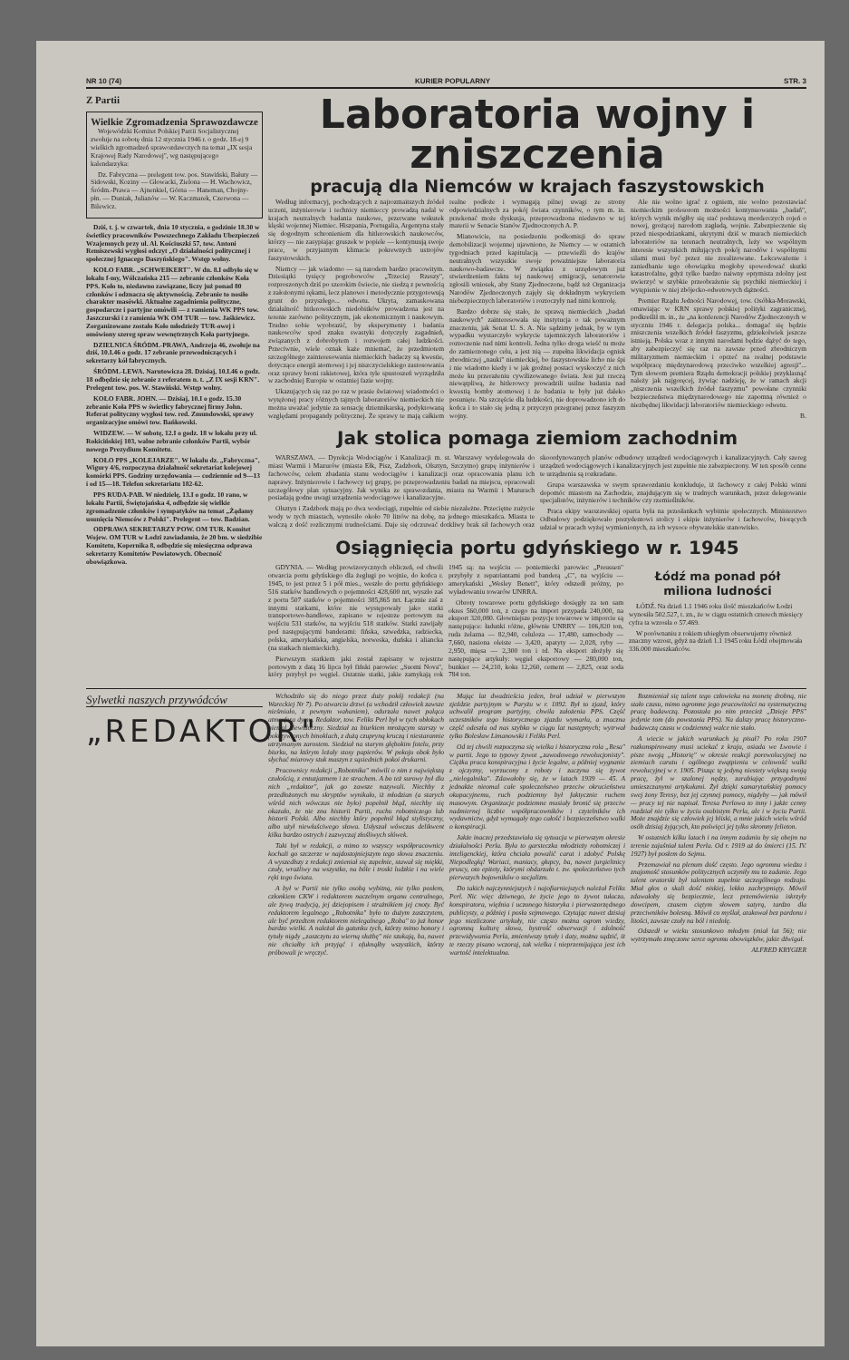NR 10 (74) KURIER POPULARNY STR. 3
Z Partii
Wielkie Zgromadzenia Sprawozdawcze
Wojewódzki Komitet Polskiej Partii Socjalistycznej zwołuje na sobotę dnia 12 stycznia 1946 r. o godz. 18-ej 9 wielkich zgromadzeń sprawozdawczych na temat „IX sesja Krajowej Rady Narodowej", wg następującego kalendarzyka:
Dz. Fabryczna — prelegent tow. pos. Stawiński, Bałuty — Sidowski, Koziny — Głowacki, Zielona — H. Wachowicz, Śródm.-Prawa — Ajnenkiel, Górna — Haneman, Chojny-płn. — Duniak, Julianów — W. Kaczmarek, Czerwona — Bilewicz.
Dziś, t. j. w czwartek, dnia 10 stycznia, o godzinie 18.30 w świetlicy pracowników Powszechnego Zakładu Ubezpieczeń Wzajemnych przy ul. Al. Kościuszki 57, tow. Antoni Remiszewski wygłosi odczyt „O działalności politycznej i społecznej Ignacego Daszyńskiego". Wstęp wolny.
KOŁO FABR. „SCHWEIKERT". W dn. 8.I odbyło się w lokalu f-my, Wólczańska 215 — zebranie członków Koła PPS. Koło to, niedawno zawiązane, liczy już ponad 80 członków i odznacza się aktywnością. Zebranie to nosiło charakter masówki. Aktualne zagadnienia polityczne, gospodarcze i partyjne omówili — z ramienia WK PPS tow. Jaszczurski i z ramienia WK OM TUR — tow. Jaśkiewicz. Zorganizowane zostało Koło młodzieży TUR-owej i omówiony szereg spraw wewnętrznych Koła partyjnego.
DZIELNICA ŚRÓDM.-PRAWA, Andrzeja 46, zwołuje na dziś, 10.I.46 o godz. 17 zebranie przewodniczących i sekretarzy kół fabrycznych.
ŚRÓDM.-LEWA. Narutowicza 28. Dzisiaj, 10.I.46 o godz. 18 odbędzie się zebranie z referatem n. t. „Z IX sesji KRN". Prelegent tow. pos. W. Stawiński. Wstęp wolny.
KOŁO FABR. JOHN. — Dzisiaj, 10.I o godz. 15.30 zebranie Koła PPS w świetlicy fabrycznej firmy John. Referat polityczny wygłosi tow. red. Zmundowski, sprawy organizacyjne omówi tow. Bańkowski.
WIDZEW. — W sobotę, 12.I o godz. 18 w lokalu przy ul. Rokicińskiej 103, walne zebranie członków Partii, wybór nowego Prezydium Komitetu.
KOŁO PPS „KOLEJARZE". W lokalu dz. „Fabryczna", Wigury 4/6, rozpoczyna działalność sekretariat kolejowej komórki PPS. Godziny urzędowania — codziennie od 9—13 i od 15—18. Telefon sekretariatu 182-62.
PPS RUDA-PAB. W niedzielę, 13.I o godz. 10 rano, w lokalu Partii, Świętojańska 4, odbędzie się wielkie zgromadzenie członków i sympatyków na temat „Żądamy usunięcia Niemców z Polski". Prelegent — tow. Badzian.
ODPRAWA SEKRETARZY POW. OM TUR. Komitet Wojew. OM TUR w Łodzi zawiadamia, że 20 bm. w siedzibie Komitetu, Kopernika 8, odbędzie się miesięczna odprawa sekretarzy Komitetów Powiatowych. Obecność obowiązkowa.
Laboratoria wojny i zniszczenia
pracują dla Niemców w krajach faszystowskich
Według informacyj, pochodzących z najrozmaitszych źródeł uczeni, inżynierowie i technicy niemieccy prowadzą nadal w krajach neutralnych badania naukowe, przerwane wskutek klęski wojennej Niemiec. Hiszpania, Portugalia, Argentyna stały się dogodnym schronieniem dla hitlerowskich naukowców, którzy — nie zasypiając gruszek w popiele — kontynuują swoje prace, w przyjaznym klimacie pokrewnych ustrojów faszystowskich.
Niemcy — jak wiadomo — są narodem bardzo pracowitym. Dziesiątki tysięcy pogrobowców „Trzeciej Rzeszy", rozproszonych dziś po szerokim świecie, nie siedzą z pewnością z założonymi rękami, lecz planowo i metodycznie przygotowują grunt do przyszłego... odwetu. Ukryta, zamaskowana działalność hitlerowskich niedobitków prowadzona jest na terenie zarówno politycznym, jak ekonomicznym i naukowym. Trudno sobie wyobrazić, by eksperymenty i badania naukowców spod znaku swastyki dotyczyły zagadnień, związanych z dobrobytem i rozwojem całej ludzkości. Przeciwnie, wiele oznak każe mniemać, że przedmiotem szczególnego zainteresowania niemieckich badaczy są kwestie, dotyczące energii atomowej i jej niszczycielskiego zastosowania oraz sprawy broni rakietowej, która tyle spustoszeń wyrządziła w zachodniej Europie w ostatniej fazie wojny.
Ukazujących się raz po raz w prasie światowej wiadomości o wytężonej pracy różnych tajnych laboratoriów niemieckich nie można uważać jedynie za sensację dziennikarską, podyktowaną względami propagandy politycznej. Że sprawy te mają całkiem realne podłoże i wymagają pilnej uwagi ze strony odpowiedzialnych za pokój świata czynników, o tym m. in. przekonać może dyskusja, przeprowadzona niedawno w tej materii w Senacie Stanów Zjednoczonych A. P.
Mianowicie, na posiedzeniu podkomisji do spraw demobilizacji wojennej ujawniono, że Niemcy — w ostatnich tygodniach przed kapitulacją — przewieźli do krajów neutralnych wszystkie swoje poważniejsze laboratoria naukowo-badawcze. W związku z urzędowym już stwierdzeniem faktu tej naukowej emigracji, senatorowie zgłosili wniosek, aby Stany Zjednoczone, bądź też Organizacja Narodów Zjednoczonych zajęły się dokładnym wykryciem niebezpiecznych laboratoriów i roztoczyły nad nimi kontrolę.
Bardzo dobrze się stało, że sprawą niemieckich „badań naukowych" zainteresowała się instytucja o tak poważnym znaczeniu, jak Senat U. S. A. Nie sądzimy jednak, by w tym wypadku wystarczyło wykrycie tajemniczych laboratoriów i roztoczenie nad nimi kontroli. Jedna tylko droga wieść tu może do zamierzonego celu, a jest nią — zupełna likwidacja ognisk zbrodniczej „nauki" niemieckiej, bo faszystowskie licho nie śpi i nie wiadomo kiedy i w jak groźnej postaci wyskoczyć z nich może ku przerażeniu cywilizowanego świata. Jest już rzeczą niewątpliwą, że hitlerowcy prowadzili usilne badania nad kwestią bomby atomowej i że badania te były już daleko posunięte. Na szczęście dla ludzkości, nie doprowadzono ich do końca i to stało się jedną z przyczyn przegranej przez faszyzm wojny.
Ale nie wolno igrać z ogniem, nie wolno pozostawiać niemieckim profesorom możności kontynuowania „badań", których wynik mógłby się stać podstawą morderczych rojeń o nowej, grożącej narodom zagładą, wojnie. Zabezpieczenie się przed niespodziankami, ukrytymi dziś w murach niemieckich laboratoriów na terenach neutralnych, leży we wspólnym interesie wszystkich miłujących pokój narodów i wspólnymi silami musi być przez nie zrealizowane. Lekceważenie i zaniedbanie tego obowiązku mogłoby spowodować skutki katastrofalne, gdyż tylko bardzo naiwny optymista zdolny jest uwierzyć w szybkie przeobrażenie się psychiki niemieckiej i wytępienie w niej zbójecko-odwetowych dążności.
Premier Rządu Jedności Narodowej, tow. Osóbka-Morawski, omawiając w KRN sprawy polskiej polityki zagranicznej, podkreślił m. in., że „na konferencji Narodów Zjednoczonych w styczniu 1946 r. delegacja polska... domagać się będzie zniszczenia wszelkich źródeł faszyzmu, gdziekolwiek jeszcze istnieją. Polska wraz z innymi narodami będzie dążyć do tego, aby zabezpieczyć się raz na zawsze przed zbrodniczym militaryzmem niemieckim i oprzeć na realnej podstawie współpracę międzynarodową przeciwko wszelkiej agresji"... Tym słowom premiera Rządu demokracji polskiej przyklasnąć należy jak najgoręcej, żywiąc nadzieję, że w ramach akcji „niszczenia wszelkich źródeł faszyzmu" powołane czynniki bezpieczeństwa międzynarodowego nie zapomną również o niezbędnej likwidacji laboratoriów niemieckiego odwetu.
B.
Jak stolica pomaga ziemiom zachodnim
WARSZAWA. — Dyrekcja Wodociągów i Kanalizacji m. st. Warszawy wydelegowała do miast Warmii i Mazurów (miasta Ełk, Pisz, Zadzbork, Olsztyn, Szczytno) grupę inżynierów i fachowców, celem zbadania stanu wodociągów i kanalizacji oraz opracowania planu ich naprawy. Inżynierowie i fachowcy tej grupy, po przeprowadzeniu badań na miejscu, opracowali szczegółowy plan sytuacyjny. Jak wynika ze sprawozdania, miasta na Warmii i Mazurach posiadają godne uwagi urządzenia wodociągowe i kanalizacyjne.
Olsztyn i Zadzbork mają po dwa wodociągi, zupełnie od siebie niezależne. Przeciętne zużycie wody w tych miastach, wynosiło około 70 litrów na dobę, na jednego mieszkańca. Miasta te walczą z dość rozlicznymi trudnościami. Daje się odczuwać dotkliwy brak sił fachowych oraz skoordynowanych planów odbudowy urządzeń wodociągowych i kanalizacyjnych. Cały szereg urządzeń wodociągowych i kanalizacyjnych jest zupełnie nie zabezpieczony. W ten sposób cenne te urządzenia są rozkradane.
Grupa warszawska w swym sprawozdaniu konkluduje, iż fachowcy z całej Polski winni dopomóc miastom na Zachodzie, znajdującym się w trudnych warunkach, przez delegowanie specjalistów, inżynierów i techników czy rzemieślników.
Praca ekipy warszawskiej oparta była na przesłankach wybitnie społecznych. Ministerstwo Odbudowy podziękowało prezydentowi stolicy i ekipie inżynierów i fachowców, biorących udział w pracach wyżej wymienionych, za ich wysoce obywatelskie stanowisko.
Osiągnięcia portu gdyńskiego w r. 1945
GDYNIA. — Według prowizorycznych obliczeń, od chwili otwarcia portu gdyńskiego dla żeglugi po wojnie, do końca r. 1945, to jest przez 5 i pół mies., weszło do portu gdyńskiego 516 statków handlowych o pojemności 428,600 nrt, wyszło zaś z portu 507 statków o pojemności 385,865 nrt. Łącznie zaś z innymi statkami, które nie występowały jako statki transportowo-handlowe, zapisano w rejestrze portowym na wejściu 531 statków, na wyjściu 518 statków. Statki zawijały pod następującymi banderami: fińska, szwedzka, radziecka, polska, amerykańska, angielska, norweska, duńska i aliancka (na statkach niemieckich).
Pierwszym statkiem jaki został zapisany w rejestrze portowym z datą 16 lipca był fiński parowiec „Suomi Nova", który przybył po węgiel. Ostatnie statki, jakie zamykają rok 1945 są: na wejściu — poniemiecki parowiec „Preussen" przybyły z repatriantami pod banderą „C", na wyjściu — amerykański „Wesley Benett", który odszedł próżny, po wyładowaniu towarów UNRRA.
Obroty towarowe portu gdyńskiego dosięgły za ten sam okres 560,000 ton, z czego na import przypada 240,000, na eksport 320,080. Głowniejsze pozycje towarowe w imporcie są następujące: ładunki różne, głównie UNRRY — 106,820 ton, ruda żelazna — 82,940, celuloza — 17,480, samochody — 7,660, nasiona oleiste — 3,420, apatyty — 2,028, ryby — 2,950, mięsa — 2,300 ton i td. Na eksport złożyły się następujące artykuły: węgiel eksportowy — 280,000 ton, bunkier — 24,210, koks 12,260, cement — 2,825, oraz soda 784 ton.
Łódź ma ponad pół miliona ludności
ŁÓDŹ. Na dzień 1.1 1946 roku ilość mieszkańców Łodzi wynosiła 502.527, t. zn., że w ciągu ostatnich czterech miesięcy cyfra ta wzrosła o 57.469.
W porównaniu z rokiem ubiegłym obserwujemy również znaczny wzrost, gdyż na dzień 1.1 1945 roku Łódź obejmowała 336.000 mieszkańców.
Sylwetki naszych przywódców
„REDAKTOR"
Wchodziło się do niego przez duży pokój redakcji (na Wareckiej Nr 7). Po otwarciu drzwi (a wchodził człowiek zawsze nieśmiało, z pewnym wahaniem), odurzała nawet paląca atmosfera dymu. Redaktor, tow. Feliks Perl był w tych obłokach niemal niewidoczny. Siedział za biurkiem mrożącym starszy w pokrzywionych binoklach, z dużą czupryną kruczą i niestarannie utrzymanym zarostem. Siedział na starym głębokim fotelu, przy biurku, na którym leżały stosy papierów. W pokoju obok było słychać miarowy stuk maszyn z sąsiednich pokoi drukarni.
Pracownicy redakcji „Robotnika" mówili o nim z największą czułością, z entuzjazmem i ze strachem. A bo też surowy był dla nich „redaktor", jak go zawsze nazywali. Niechby z przedłożonych mu skryptów wynikało, iż młodzian (a starych wśród nich wówczas nie było) popełnił błąd, niechby się okazało, że nie zna historii Partii, ruchu robotniczego lub historii Polski. Albo niechby który popełnił błąd stylistyczny, albo użył niewłaściwego słowa. Usłyszał wówczas delikwent kilka bardzo ostrych i zazwyczaj złośliwych słówek.
Taki był w redakcji, a mimo to wszyscy współpracownicy kochali go szczerze w najdostojniejszym tego słowa znaczeniu. A wyszedłszy z redakcji zmieniał się zupełnie, stawał się miękki, czuły, wrażliwy na wszystko, na bóle i troski ludzkie i na wiele ręki tego świata.
A był w Partii nie tylko osobą wybitną, nie tylko posłem, członkiem CKW i redaktorem naczelnym organu centralnego, ale żywą tradycją, jej dziejopisem i strażnikiem jej cnoty. Być redaktorem legalnego „Robotnika" było to dużym zaszczytem, ale być przedtem redaktorem nielegalnego „Roba" to już honor bardzo wielki. A należał do gatunku tych, którzy mimo honory i tytuły nigdy „zaszczytu za wierną służbę" nie szukają, ba, nawet nie chciałby ich przyjąć i ofuknąłby wszystkich, którzy próbowali je wręczyć.
Mając lat dwadzieścia jeden, brał udział w pierwszym zjeździe partyjnym w Paryżu w r. 1892. Był to zjazd, który uchwalił program partyjny, chwila założenia PPS. Część uczestników tego historycznego zjazdu wymarła, a znaczna część odeszła od nas szybko w ciągu lat następnych; wytrwał tylko Bolesław Limanowski i Feliks Perl.
Od tej chwili rozpoczyna się wielka i historyczna rola „Resa" w partii. Jego to typowy żywot „zawodowego rewolucjonisty". Ciężka praca konspiracyjna i życie legalne, a później wygnanie z ojczyzny, wyrzucony z roboty i zaczyna się żywot „nielegalnika". Zdawałoby się, że w latach 1939 — 45. A jednakże nieomal całe społeczeństwo przeciw okrucieństwu okupacyjnemu, ruch podziemny był faktycznie ruchem masowym. Organizacje podziemne musiały bronić się przeciw nadmiernej liczbie współpracowników i czytelników ich wydawnictw, gdyż wymagały tego całość i bezpieczeństwo walki o konspiracji.
Jakże inaczej przedstawiała się sytuacja w pierwszym okresie działalności Perla. Była to garsteczka młodzieży robotniczej i inteligenckiej, która chciała powalić carat i zdobyć Polskę Niepodległą! Wariaci, maniacy, głupcy, ba, nawet jurgieltnicy pruscy, oto epitety, którymi obdarzało t. zw. społeczeństwo tych pierwszych bojowników o socjalizm.
Do takich najczynniejszych i najofiarniejszych należał Feliks Perl. Nic więc dziwnego, że życie jego to żywot tułacza, konspiratora, więźnia i uczonego historyka i pierwszorzędnego publicysty, a później i posła sejmowego. Czytając nawet dzisiaj jego niezliczone artykuły, nie często można ogrom wiedzy, ogromną kulturę słowa, bystrość obserwacji i zdolność przewidywania Perla, zmieniwszy tytuły i daty, można sądzić, iż te rzeczy pisano wczoraj, tak wielka i nieprzemijająca jest ich wartość intelektualna.
Rozmieniał się talent tego człowieka na monetę drobną, nie stało czasu, mimo ogromne jego pracowitości na systematyczną pracę badawczą. Pozostała po nim przecież „Dzieje PPS" jedynie tom (do powstania PPS). Na dalszy pracę historyczno-badawczą czasu w codziennej walce nie stało.
A wiecie w jakich warunkach ją pisał? Po roku 1907 rozkonspirowany musi uciekać z kraju, osiada we Lwowie i pisze swoją „Historię" w okresie reakcji porewolucyjnej na ziemiach caratu i ogólnego zwątpienia w celowość walki rewolucyjnej w r. 1905. Pisząc tę jedyną niestety większą swoją pracę, żył w szalonej nędzy, zarabiając przygodnymi umieszczanymi artykułami. Żył dzięki samarytańskiej pomocy swej żony Teresy, bez jej czynnej pomocy, nigdyby — jak mówił — pracy tej nie napisał. Teresa Perlowa to inny i jakże cenny rozdział nie tylko w życiu osobistym Perla, ale i w życiu Partii. Może znajdzie się człowiek jej bliski, a mnie jakich wielu wśród osób dzisiaj żyjących, kto poświęci jej tylko skromny felieton.
W ostatnich kilku latach i na innym zadaniu by się obejm na terenie zajaśniał talent Perla. Od r. 1919 aż do śmierci (15. IV. 1927) był posłem do Sejmu.
Przemawiał na plenum dość często. Jego ogromna wiedza i znajomość stosunków politycznych uczyniły mu to zadanie. Jego talent oratorski był talentem zupełnie szczególnego rodzaju. Miał głos o skali dość niskiej, lekko zachrypnięty. Mówił zdawałoby się bezpiecznie, lecz przemówienia iskrzyły dowcipem, czasem ciętym słowem satyrą, tardzo dla przeciwników bolesną. Mówił co myślał, atakował bez pardonu i litości, zawsze czuły na ból i niedolę.
Odszedł w wieku stosunkowo młodym (miał lat 56); nie wytrzymało zmęczone serce ogromu obowiązków, jakie dźwigał.
ALFRED KRYGIER